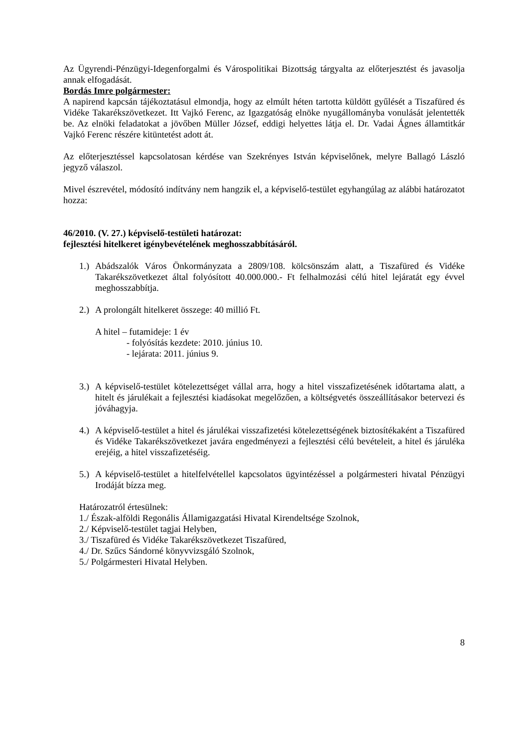Az Ügyrendi-Pénzügyi-Idegenforgalmi és Várospolitikai Bizottság tárgyalta az előterjesztést és javasolja annak elfogadását.
Bordás Imre polgármester:
A napirend kapcsán tájékoztatásul elmondja, hogy az elmúlt héten tartotta küldött gyűlését a Tiszafüred és Vidéke Takarékszövetkezet. Itt Vajkó Ferenc, az Igazgatóság elnöke nyugállományba vonulását jelentették be. Az elnöki feladatokat a jövőben Müller József, eddigi helyettes látja el. Dr. Vadai Ágnes államtitkár Vajkó Ferenc részére kitüntetést adott át.
Az előterjesztéssel kapcsolatosan kérdése van Szekrényes István képviselőnek, melyre Ballagó László jegyző válaszol.
Mivel észrevétel, módosító indítvány nem hangzik el, a képviselő-testület egyhangúlag az alábbi határozatot hozza:
46/2010. (V. 27.) képviselő-testületi határozat:
fejlesztési hitelkeret igénybevételének meghosszabbításáról.
1.) Abádszalók Város Önkormányzata a 2809/108. kölcsönszám alatt, a Tiszafüred és Vidéke Takarékszövetkezet által folyósított 40.000.000.- Ft felhalmozási célú hitel lejáratát egy évvel meghosszabbítja.
2.) A prolongált hitelkeret összege: 40 millió Ft.
A hitel – futamideje: 1 év
- folyósítás kezdete: 2010. június 10.
- lejárata: 2011. június 9.
3.) A képviselő-testület kötelezettséget vállal arra, hogy a hitel visszafizetésének időtartama alatt, a hitelt és járulékait a fejlesztési kiadásokat megelőzően, a költségvetés összeállításakor betervezi és jóváhagyja.
4.) A képviselő-testület a hitel és járulékai visszafizetési kötelezettségének biztosítékaként a Tiszafüred és Vidéke Takarékszövetkezet javára engedményezi a fejlesztési célú bevételeit, a hitel és járuléka erejéig, a hitel visszafizetéséig.
5.) A képviselő-testület a hitelfelvétellel kapcsolatos ügyintézéssel a polgármesteri hivatal Pénzügyi Irodáját bízza meg.
Határozatról értesülnek:
1./ Észak-alföldi Regonális Államigazgatási Hivatal Kirendeltsége Szolnok,
2./ Képviselő-testület tagjai Helyben,
3./ Tiszafüred és Vidéke Takarékszövetkezet Tiszafüred,
4./ Dr. Szűcs Sándorné könyvvizsgáló Szolnok,
5./ Polgármesteri Hivatal Helyben.
8